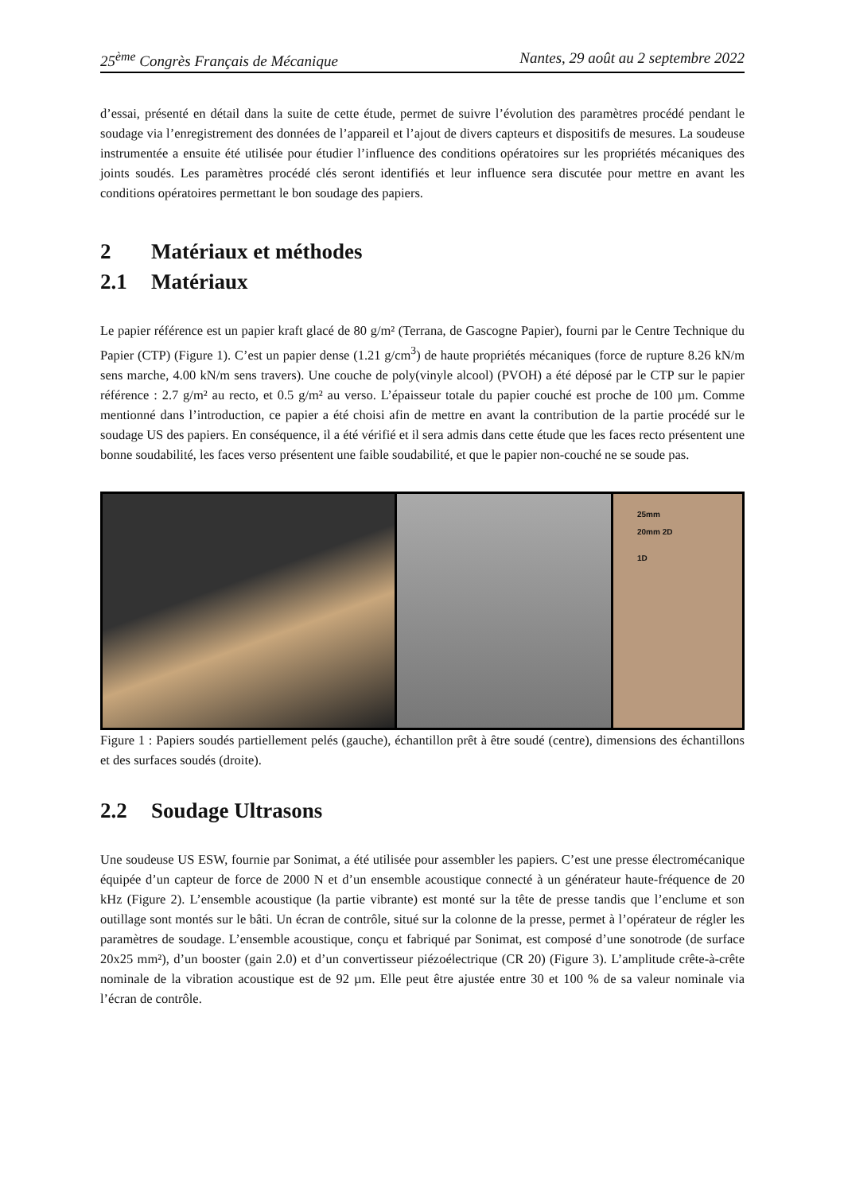25<sup>ème</sup> Congrès Français de Mécanique Nantes, 29 août au 2 septembre 2022
d’essai, présenté en détail dans la suite de cette étude, permet de suivre l’évolution des paramètres procédé pendant le soudage via l’enregistrement des données de l’appareil et l’ajout de divers capteurs et dispositifs de mesures. La soudeuse instrumentée a ensuite été utilisée pour étudier l’influence des conditions opératoires sur les propriétés mécaniques des joints soudés. Les paramètres procédé clés seront identifiés et leur influence sera discutée pour mettre en avant les conditions opératoires permettant le bon soudage des papiers.
2 Matériaux et méthodes
2.1 Matériaux
Le papier référence est un papier kraft glacé de 80 g/m² (Terrana, de Gascogne Papier), fourni par le Centre Technique du Papier (CTP) (Figure 1). C’est un papier dense (1.21 g/cm<sup>3</sup>) de haute propriétés mécaniques (force de rupture 8.26 kN/m sens marche, 4.00 kN/m sens travers). Une couche de poly(vinyle alcool) (PVOH) a été déposé par le CTP sur le papier référence : 2.7 g/m² au recto, et 0.5 g/m² au verso. L’épaisseur totale du papier couché est proche de 100 µm. Comme mentionné dans l’introduction, ce papier a été choisi afin de mettre en avant la contribution de la partie procédé sur le soudage US des papiers. En conséquence, il a été vérifié et il sera admis dans cette étude que les faces recto présentent une bonne soudabilité, les faces verso présentent une faible soudabilité, et que le papier non-couché ne se soude pas.
25mm
20mm 2D
1D
Figure 1 : Papiers soudés partiellement pelés (gauche), échantillon prêt à être soudé (centre), dimensions des échantillons et des surfaces soudés (droite).
2.2 Soudage Ultrasons
Une soudeuse US ESW, fournie par Sonimat, a été utilisée pour assembler les papiers. C’est une presse électromécanique équipée d’un capteur de force de 2000 N et d’un ensemble acoustique connecté à un générateur haute-fréquence de 20 kHz (Figure 2). L’ensemble acoustique (la partie vibrante) est monté sur la tête de presse tandis que l’enclume et son outillage sont montés sur le bâti. Un écran de contrôle, situé sur la colonne de la presse, permet à l’opérateur de régler les paramètres de soudage. L’ensemble acoustique, conçu et fabriqué par Sonimat, est composé d’une sonotrode (de surface 20x25 mm²), d’un booster (gain 2.0) et d’un convertisseur piézoélectrique (CR 20) (Figure 3). L’amplitude crête-à-crête nominale de la vibration acoustique est de 92 µm. Elle peut être ajustée entre 30 et 100 % de sa valeur nominale via l’écran de contrôle.